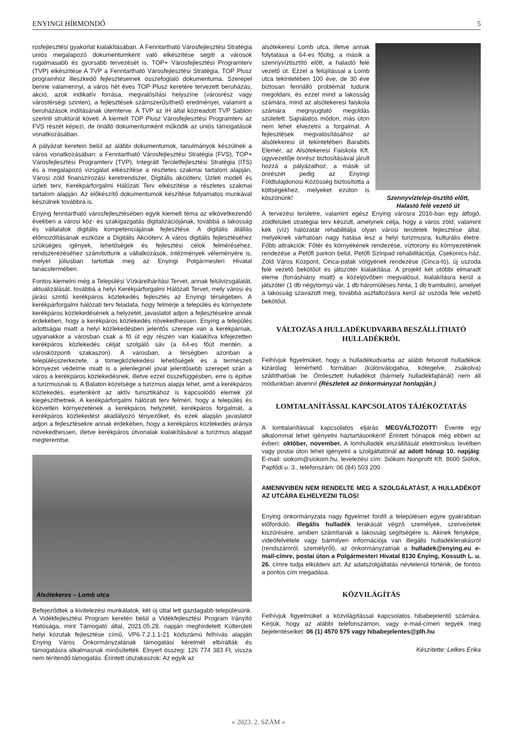ENYINGI HÍRMONDÓ 5
rosfejlesztési gyakorlat kialakításában. A Fenntartható Városfejlesztési Stratégia uniós megalapozó dokumentumként való elkészítése segíti a városok rugalmasabb és gyorsabb tervezését is. TOP+ Városfejlesztési Programterv (TVP) elkészítése A TVP a Fenntartható Városfejlesztési Stratégia, TOP Plusz programhoz illeszkedő fejlesztéseinek összefoglaló dokumentuma. Szerepel benne valamennyi, a város hét éves TOP Plusz keretére tervezett beruházás, akció, azok indikatív forrása, megvalósítási helyszíne (városrész vagy várostérségi szinten), a fejlesztések számszerűsíthető eredményei, valamint a beruházások indításának ütemterve. A TVP az IH által közreadott TVP Sablon szerinti struktúrát követi. A kiemelt TOP Plusz Városfejlesztési Programterv az FVS részét képezi, de önálló dokumentumként működik az uniós támogatások vonatkozásában.
A pályázat keretein belül az alábbi dokumentumok, tanulmányok készülnek a város vonatkozásában: a Fenntartható Városfejlesztési Stratégia (FVS), TOP+ Városfejlesztési Programterv (TVP), Integrált Területfejlesztési Stratégia (ITS) és a megalapozó vizsgálat elkészítése a részletes szakmai tartalom alapján, Városi zöld finanszírozási keretrendszer, Digitális akcióterv, Üzleti modell és üzleti terv, Kerékpárforgalmi Hálózati Terv elkészítése a részletes szakmai tartalom alapján. Az előkészítő dokumentumok készítése folyamatos munkával készülnek továbbra is.
Enying fenntartható városfejlesztésében egyik kiemelt téma az elkövetkezendő években a városi köz- és szakigazgatás digitalizációjának, továbbá a lakosság és vállalatok digitális kompetenciájának fejlesztése. A digitális átállás előmozdításának eszköze a Digitális Akcióterv. A város digitális fejlesztéséhez szükséges igények, lehetőségek és fejlesztési célok felméréséhez, rendszerezéséhez számítottunk a vállalkozások, intézmények véleményére is, melyet júliusban tartottak meg az Enyingi Polgármesteri Hivatal tanácstermében.
Fontos kiemelni még a Települési Vízkárelhárítási Tervet, annak felülvizsgálatát, aktualizálását, továbbá a helyi Kerékpárforgalmi Hálózati Tervet, mely városi és járási szintű kerékpáros közlekedés fejlesztés az Enyingi térségében. A kerékpárforgalmi hálózati terv feladata, hogy felmérje a település és környezete kerékpáros közlekedésének a helyzetét, javaslatot adjon a fejlesztésekre annak érdekében, hogy a kerékpáros közlekedés növekedhessen. Enying a település adottságai miatt a helyi közlekedésben jelentős szerepe van a kerékpárnak, ugyanakkor a városban csak a fő út egy részén van kialakítva kifejezetten kerékpáros közlekedés célját szolgáló sáv (a 64-es főút mentén, a városközponti szakaszon). A városban, a térségben azonban a településszerkezete, a tömegközlekedési lehetőségek és a természeti környezet védelme miatt is a jelenleginél jóval jelentősebb szerepet szán a város a kerékpáros közlekedésnek, illetve ezzel összefüggésben, erre is építve a turizmusnak is. A Balaton közelsége a turizmus alapja lehet, amit a kerékpáros közlekedés, esetenként az aktív turisztikához is kapcsolódó elemek jól kiegészíthetnek. A kerékpárforgalmi hálózati terv felméri, hogy a település és közvetlen környezetének a kerékpáros helyzetét, kerékpáros forgalmát, a kerékpáros közlekedést akadályozó tényezőket, és ezek alapján javaslatot adjon a fejlesztésekre annak érdekében, hogy a kerékpáros közlekedés aránya növekedhessen, illetve kerékpáros útvonalak kialakításával a turizmus alapjait megteremtse.
Alsótekeres – Lomb utca
Befejeződtek a kivitelezési munkálatok, két új úttal lett gazdagabb településünk. A Vidékfejlesztési Program keretén belül a Vidékfejlesztési Program Irányító Hatósága, mint Támogató által, 2021.05.28. napján meghirdetett Külterületi helyi közutak fejlesztése című, VP6-7.2.1.1-21 kódszámú felhívás alapján Enying Város Önkormányzatának támogatási kérelmét elbírálták és támogatásra alkalmasnak minősítették. Elnyert összeg: 126 774 383 Ft, vissza nem térítendő támogatás. Érintett útszakaszok: Az egyik az
alsótekeresi Lomb utca, illetve annak folytatása a 64-es főútig, a másik a szennyvíztisztító előtt, a halastó felé vezető út. Ezzel a felújítással a Lomb utca tekintetében 100 éve, de 30 éve biztosan fennálló problémát tudunk megoldani, és ezzel mind a lakosság számára, mind az alsótekeresi faiskola számára megnyugtató megoldás született. Sajnálatos módon, más úton nem lehet elvezetni a forgalmat. A fejlesztések megvalósításához az alsótekeresi út tekintetében Barabits Elemér, az Alsótekeresi Faiskola Kft. ügyvezetője önrész biztosításával járult hozzá a pályázathoz, a másik út önrészét pedig az Enyingi Földtulajdonosi Közösség biztosította a költségekhez, melyeket ezúton is köszönünk!
Szennyvíztelep-tisztító előtt,
Halastó felé vezető út
A tervezési területre, valamint egész Enying városra 2016-ban egy átfogó, zöldfelületi stratégiai terv készült, amelynek célja, hogy a város zöld, valamint kék (víz) hálózatát rehabilitálja olyan városi területek fejlesztése által, melyeknek várhatóan nagy hatása lesz a helyi turizmusra, kulturális életre. Főbb attrakciók: Főtér és környékének rendezése, víztorony és környezetének rendezése a Petőfi parkon belül, Petőfi Színpad rehabilitációja, Csekonics-ház, Zöld Város Központ, Cinca-patak völgyének rendezése (Cinca-tó), új uszoda felé vezető bekötőút és játszótér kialakítása. A projekt két utóbbi elmaradt eleme (forráshiány miatt) a közeljövőben megvalósul, kialakításra kerül a játszótér (1 db négytornyú vár, 1 db háromüléses hinta, 1 db trambulin), amelyet a lakosság szavazott meg, továbbá aszfaltozásra kerül az uszoda fele vezető bekötőút.
VÁLTOZÁS A HULLADÉKUDVARBA BESZÁLLÍTHATÓ HULLADÉKRÓL
Felhívjuk figyelmüket, hogy a hulladékudvarba az alább felsorolt hulladékok kizárólag lemérhető formában (különválogatva, kötegelve, zsákolva) szállíthatóak be. Ömlesztett hulladékot (bármely hulladékfajtánál) nem áll módunkban átvenni! (Részletek az önkormányzat honlapján.)
LOMTALANÍTÁSSAL KAPCSOLATOS TÁJÉKOZTATÁS
A lomtalanítással kapcsolatos eljárás MEGVÁLTOZOTT! Évente egy alkalommal lehet igényelni háztartásonként! Érintett hónapok még ebben az évben: október, november. A lomhulladék elszállítását elektronikus levélben vagy postai úton lehet igényelni a szolgáltatónál az adott hónap 10. napjáig. E-mail: siokom@siokom.hu, levelezési cím: Siókom Nonprofit Kft. 8600 Siófok, Papfődi u. 3., telefonszám: 06 (84) 503 200.
AMENNYIBEN NEM RENDELTE MEG A SZOLGÁLATÁST, A HULLADÉKOT AZ UTCÁRA ELHELYEZNI TILOS!
Enying önkormányzata nagy figyelmet fordít a településen egyre gyakrabban előforduló, illegális hulladék lerakását végző személyek, szervezetek kiszűrésére, amiben számítanak a lakosság segítségére is. Akinek fényképe, videófelvétele vagy bármilyen információja van illegális hulladéklerakásról (rendszámról, személyről), az önkormányzatnak a hulladek@enying.eu e-mail-címre, postai úton a Polgármesteri Hivatal 8130 Enying, Kossuth L. u. 26. címre tudja elküldeni azt. Az adatszolgáltatás névtelenül történik, de fontos a pontos cím megadása.
KÖZVILÁGÍTÁS
Felhívjuk figyelmüket a közvilágítással kapcsolatos hibabejelentő számára. Kérjük, hogy az alábbi telefonszámon, vagy e-mail-címen tegyék meg bejelentéseiket: 06 (1) 4570 575 vagy hibabejelentes@plh.hu
Készítette: Lelkes Erika
» 2023. 2. SZÁM «